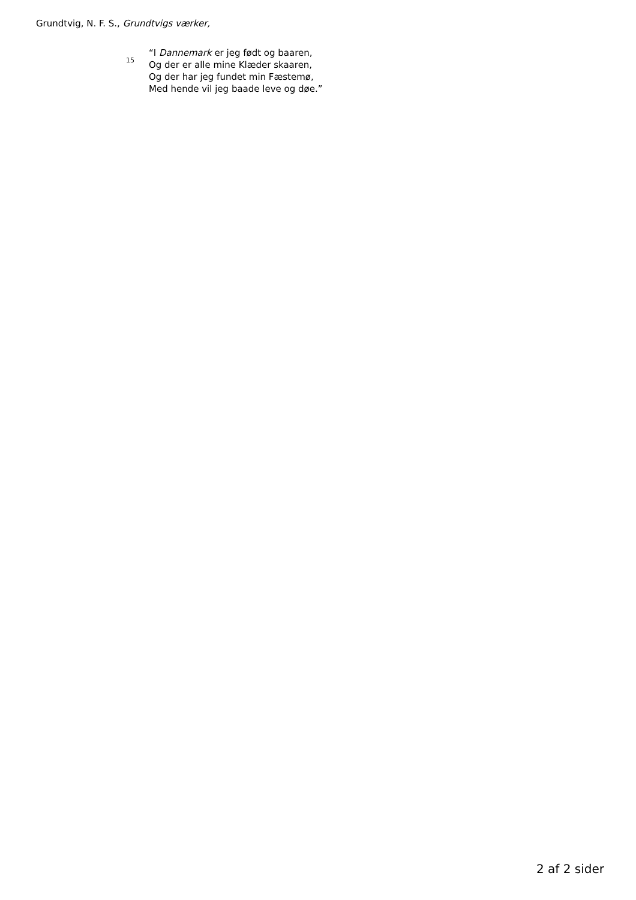Grundtvig, N. F. S., Grundtvigs værker,
15
“I Dannemark er jeg født og baaren,
Og der er alle mine Klæder skaaren,
Og der har jeg fundet min Fæstemø,
Med hende vil jeg baade leve og døe.”
2 af 2 sider